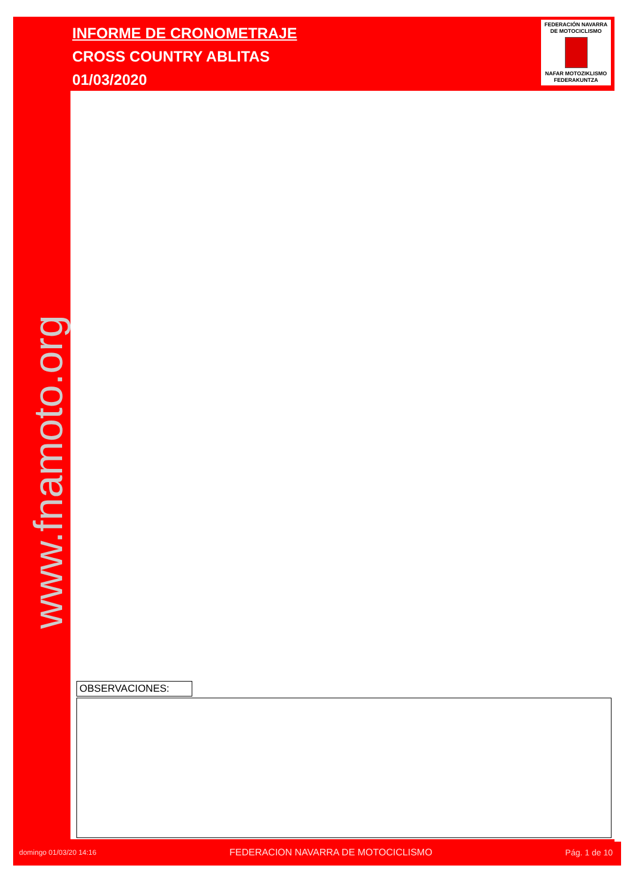INFORME DE CRONOMETRAJE
CROSS COUNTRY ABLITAS
01/03/2020
FEDERACIÓN NAVARRA
DE MOTOCICLISMO
NAFAR MOTOZIKLISMO
FEDERAKUNTZA
www.fnamoto.org
OBSERVACIONES:
domingo 01/03/20 14:16 FEDERACION NAVARRA DE MOTOCICLISMO Pág. 1 de 10